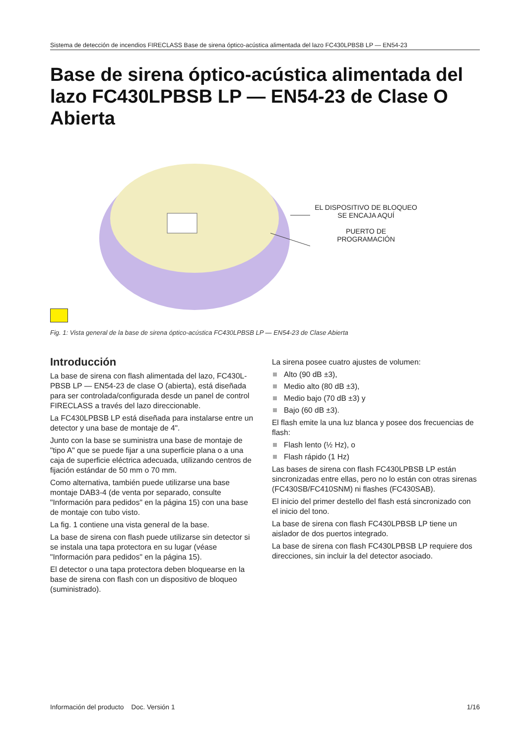Sistema de detección de incendios FIRECLASS Base de sirena óptico-acústica alimentada del lazo FC430LPBSB LP — EN54-23
Base de sirena óptico-acústica alimentada del lazo FC430LPBSB LP — EN54-23 de Clase O Abierta
EL DISPOSITIVO DE BLOQUEO SE ENCAJA AQUÍ
PUERTO DE
PROGRAMACIÓN
Fig. 1: Vista general de la base de sirena óptico-acústica FC430LPBSB LP — EN54-23 de Clase Abierta
Introducción
La base de sirena con flash alimentada del lazo, FC430L-PBSB LP — EN54-23 de clase O (abierta), está diseñada para ser controlada/configurada desde un panel de control FIRECLASS a través del lazo direccionable.
La FC430LPBSB LP está diseñada para instalarse entre un detector y una base de montaje de 4".
Junto con la base se suministra una base de montaje de "tipo A" que se puede fijar a una superficie plana o a una caja de superficie eléctrica adecuada, utilizando centros de fijación estándar de 50 mm o 70 mm.
Como alternativa, también puede utilizarse una base montaje DAB3-4 (de venta por separado, consulte "Información para pedidos" en la página 15) con una base de montaje con tubo visto.
La fig. 1 contiene una vista general de la base.
La base de sirena con flash puede utilizarse sin detector si se instala una tapa protectora en su lugar (véase "Información para pedidos" en la página 15).
El detector o una tapa protectora deben bloquearse en la base de sirena con flash con un dispositivo de bloqueo (suministrado).
La sirena posee cuatro ajustes de volumen:
Alto (90 dB ±3),
Medio alto (80 dB ±3),
Medio bajo (70 dB ±3) y
Bajo (60 dB ±3).
El flash emite la una luz blanca y posee dos frecuencias de flash:
Flash lento (½ Hz), o
Flash rápido (1 Hz)
Las bases de sirena con flash FC430LPBSB LP están sincronizadas entre ellas, pero no lo están con otras sirenas (FC430SB/FC410SNM) ni flashes (FC430SAB).
El inicio del primer destello del flash está sincronizado con el inicio del tono.
La base de sirena con flash FC430LPBSB LP tiene un aislador de dos puertos integrado.
La base de sirena con flash FC430LPBSB LP requiere dos direcciones, sin incluir la del detector asociado.
Información del producto Doc. Versión 1 1/16